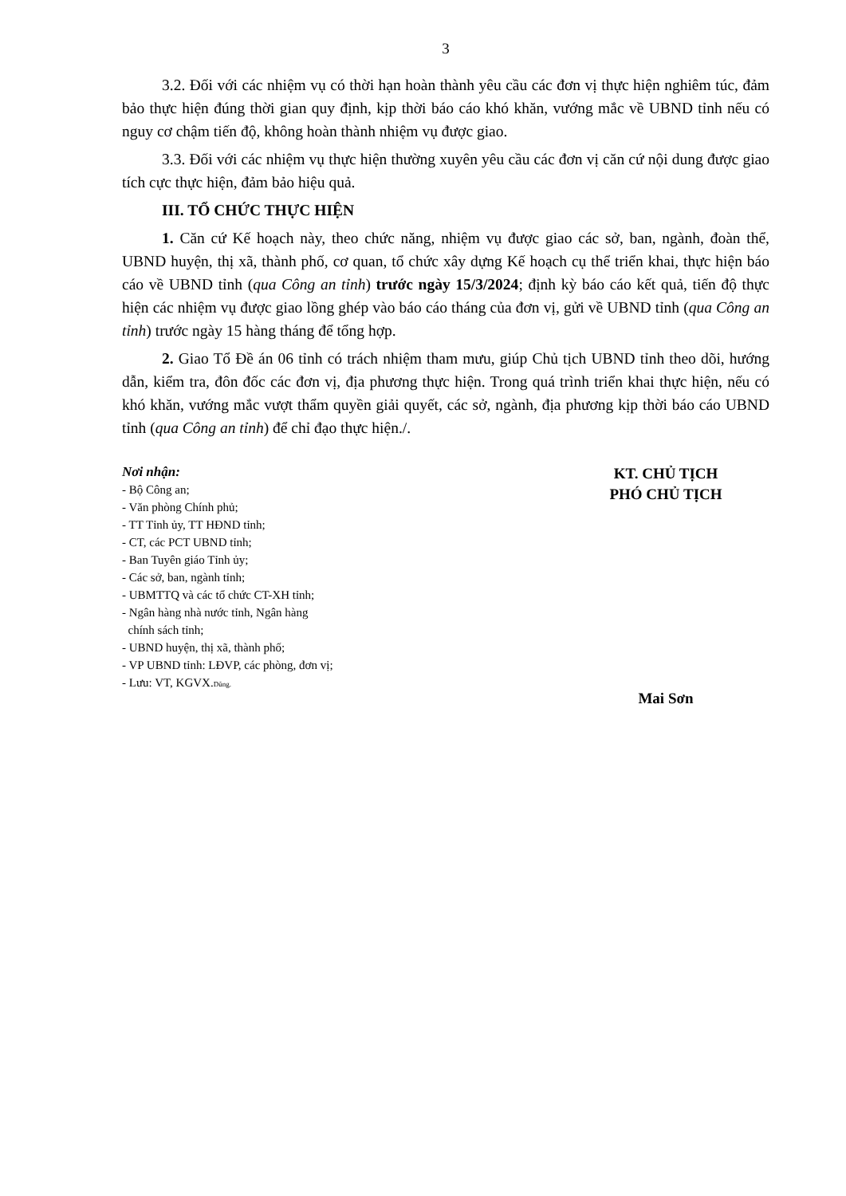3
3.2. Đối với các nhiệm vụ có thời hạn hoàn thành yêu cầu các đơn vị thực hiện nghiêm túc, đảm bảo thực hiện đúng thời gian quy định, kịp thời báo cáo khó khăn, vướng mắc về UBND tỉnh nếu có nguy cơ chậm tiến độ, không hoàn thành nhiệm vụ được giao.
3.3. Đối với các nhiệm vụ thực hiện thường xuyên yêu cầu các đơn vị căn cứ nội dung được giao tích cực thực hiện, đảm bảo hiệu quả.
III. TỔ CHỨC THỰC HIỆN
1. Căn cứ Kế hoạch này, theo chức năng, nhiệm vụ được giao các sở, ban, ngành, đoàn thể, UBND huyện, thị xã, thành phố, cơ quan, tổ chức xây dựng Kế hoạch cụ thể triển khai, thực hiện báo cáo về UBND tỉnh (qua Công an tỉnh) trước ngày 15/3/2024; định kỳ báo cáo kết quả, tiến độ thực hiện các nhiệm vụ được giao lồng ghép vào báo cáo tháng của đơn vị, gửi về UBND tỉnh (qua Công an tỉnh) trước ngày 15 hàng tháng để tổng hợp.
2. Giao Tổ Đề án 06 tỉnh có trách nhiệm tham mưu, giúp Chủ tịch UBND tỉnh theo dõi, hướng dẫn, kiểm tra, đôn đốc các đơn vị, địa phương thực hiện. Trong quá trình triển khai thực hiện, nếu có khó khăn, vướng mắc vượt thẩm quyền giải quyết, các sở, ngành, địa phương kịp thời báo cáo UBND tỉnh (qua Công an tỉnh) để chỉ đạo thực hiện./.
Nơi nhận:
- Bộ Công an;
- Văn phòng Chính phủ;
- TT Tỉnh ủy, TT HĐND tỉnh;
- CT, các PCT UBND tỉnh;
- Ban Tuyên giáo Tỉnh ủy;
- Các sở, ban, ngành tỉnh;
- UBMTTQ và các tổ chức CT-XH tỉnh;
- Ngân hàng nhà nước tỉnh, Ngân hàng
chính sách tỉnh;
- UBND huyện, thị xã, thành phố;
- VP UBND tỉnh: LĐVP, các phòng, đơn vị;
- Lưu: VT, KGVX.Dũng.
KT. CHỦ TỊCH
PHÓ CHỦ TỊCH
Mai Sơn